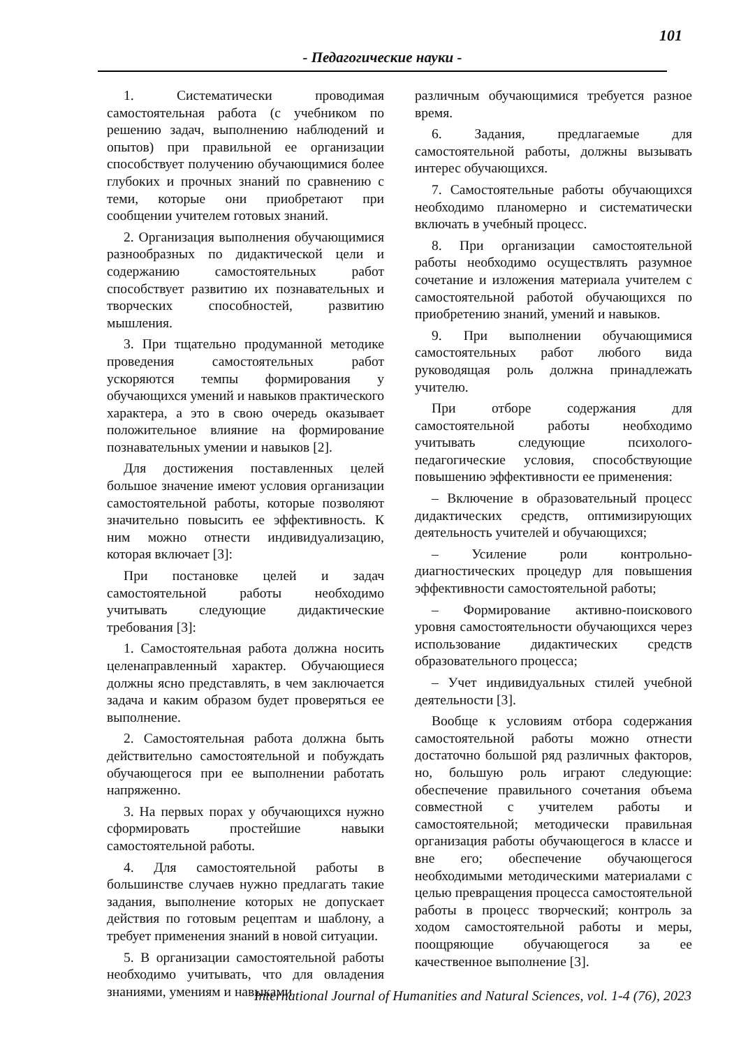101
- Педагогические науки -
1. Систематически проводимая самостоятельная работа (с учебником по решению задач, выполнению наблюдений и опытов) при правильной ее организации способствует получению обучающимися более глубоких и прочных знаний по сравнению с теми, которые они приобретают при сообщении учителем готовых знаний.
2. Организация выполнения обучающимися разнообразных по дидактической цели и содержанию самостоятельных работ способствует развитию их познавательных и творческих способностей, развитию мышления.
3. При тщательно продуманной методике проведения самостоятельных работ ускоряются темпы формирования у обучающихся умений и навыков практического характера, а это в свою очередь оказывает положительное влияние на формирование познавательных умении и навыков [2].
Для достижения поставленных целей большое значение имеют условия организации самостоятельной работы, которые позволяют значительно повысить ее эффективность. К ним можно отнести индивидуализацию, которая включает [3]:
При постановке целей и задач самостоятельной работы необходимо учитывать следующие дидактические требования [3]:
1. Самостоятельная работа должна носить целенаправленный характер. Обучающиеся должны ясно представлять, в чем заключается задача и каким образом будет проверяться ее выполнение.
2. Самостоятельная работа должна быть действительно самостоятельной и побуждать обучающегося при ее выполнении работать напряженно.
3. На первых порах у обучающихся нужно сформировать простейшие навыки самостоятельной работы.
4. Для самостоятельной работы в большинстве случаев нужно предлагать такие задания, выполнение которых не допускает действия по готовым рецептам и шаблону, а требует применения знаний в новой ситуации.
5. В организации самостоятельной работы необходимо учитывать, что для овладения знаниями, умениям и навыками
различным обучающимися требуется разное время.
6. Задания, предлагаемые для самостоятельной работы, должны вызывать интерес обучающихся.
7. Самостоятельные работы обучающихся необходимо планомерно и систематически включать в учебный процесс.
8. При организации самостоятельной работы необходимо осуществлять разумное сочетание и изложения материала учителем с самостоятельной работой обучающихся по приобретению знаний, умений и навыков.
9. При выполнении обучающимися самостоятельных работ любого вида руководящая роль должна принадлежать учителю.
При отборе содержания для самостоятельной работы необходимо учитывать следующие психолого-педагогические условия, способствующие повышению эффективности ее применения:
– Включение в образовательный процесс дидактических средств, оптимизирующих деятельность учителей и обучающихся;
– Усиление роли контрольно-диагностических процедур для повышения эффективности самостоятельной работы;
– Формирование активно-поискового уровня самостоятельности обучающихся через использование дидактических средств образовательного процесса;
– Учет индивидуальных стилей учебной деятельности [3].
Вообще к условиям отбора содержания самостоятельной работы можно отнести достаточно большой ряд различных факторов, но, большую роль играют следующие: обеспечение правильного сочетания объема совместной с учителем работы и самостоятельной; методически правильная организация работы обучающегося в классе и вне его; обеспечение обучающегося необходимыми методическими материалами с целью превращения процесса самостоятельной работы в процесс творческий; контроль за ходом самостоятельной работы и меры, поощряющие обучающегося за ее качественное выполнение [3].
International Journal of Humanities and Natural Sciences, vol. 1-4 (76), 2023